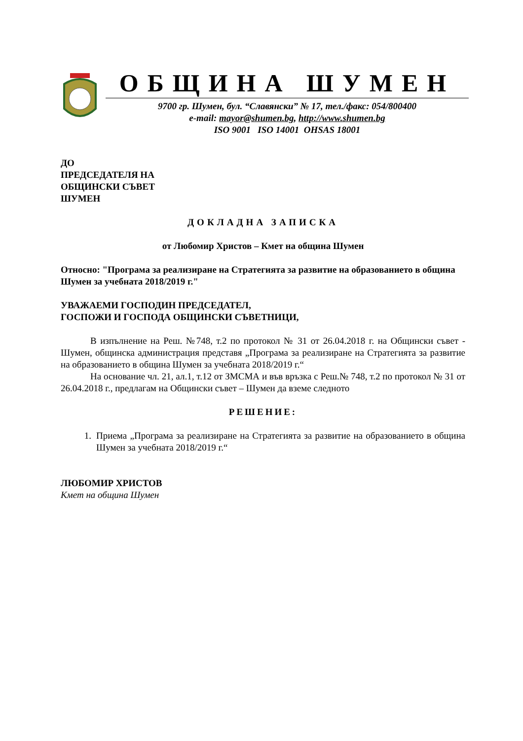ОБЩИНА ШУМЕН
9700 гр. Шумен, бул. “Славянски” № 17, тел./факс: 054/800400
e-mail: mayor@shumen.bg, http://www.shumen.bg
ISO 9001 ISO 14001 OHSAS 18001
ДО
ПРЕДСЕДАТЕЛЯ НА
ОБЩИНСКИ СЪВЕТ
ШУМЕН
ДОКЛАДНА ЗАПИСКА
от Любомир Христов – Кмет на община Шумен
Относно: "Програма за реализиране на Стратегията за развитие на образованието в община Шумен за учебната 2018/2019 г."
УВАЖАЕМИ ГОСПОДИН ПРЕДСЕДАТЕЛ,
ГОСПОЖИ И ГОСПОДА ОБЩИНСКИ СЪВЕТНИЦИ,
В изпълнение на Реш. №748, т.2 по протокол № 31 от 26.04.2018 г. на Общински съвет - Шумен, общинска администрация представя „Програма за реализиране на Стратегията за развитие на образованието в община Шумен за учебната 2018/2019 г.“
На основание чл. 21, ал.1, т.12 от ЗМСМА и във връзка с Реш.№ 748, т.2 по протокол № 31 от 26.04.2018 г., предлагам на Общински съвет – Шумен да вземе следното
РЕШЕНИЕ:
1. Приема „Програма за реализиране на Стратегията за развитие на образованието в община Шумен за учебната 2018/2019 г.“
ЛЮБОМИР ХРИСТОВ
Кмет на община Шумен